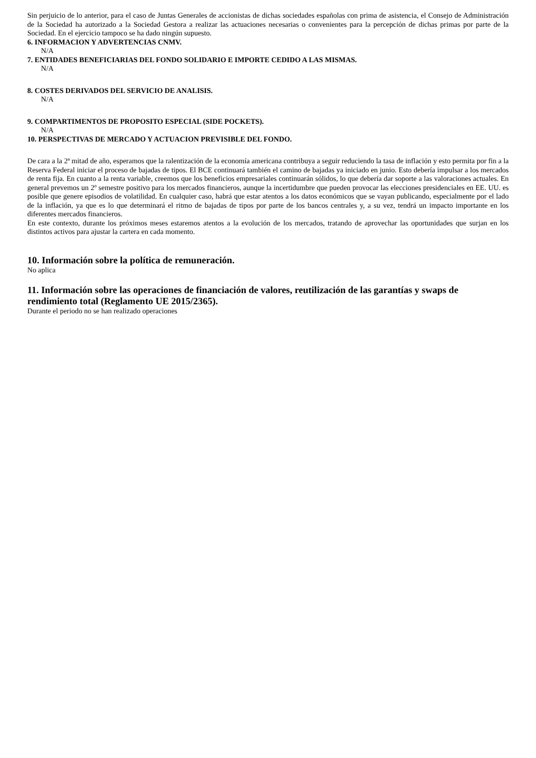Sin perjuicio de lo anterior, para el caso de Juntas Generales de accionistas de dichas sociedades españolas con prima de asistencia, el Consejo de Administración de la Sociedad ha autorizado a la Sociedad Gestora a realizar las actuaciones necesarias o convenientes para la percepción de dichas primas por parte de la Sociedad. En el ejercicio tampoco se ha dado ningún supuesto.
6. INFORMACION Y ADVERTENCIAS CNMV.
N/A
7. ENTIDADES BENEFICIARIAS DEL FONDO SOLIDARIO E IMPORTE CEDIDO A LAS MISMAS.
N/A
8. COSTES DERIVADOS DEL SERVICIO DE ANALISIS.
N/A
9. COMPARTIMENTOS DE PROPOSITO ESPECIAL (SIDE POCKETS).
N/A
10. PERSPECTIVAS DE MERCADO Y ACTUACION PREVISIBLE DEL FONDO.
De cara a la 2ª mitad de año, esperamos que la ralentización de la economía americana contribuya a seguir reduciendo la tasa de inflación y esto permita por fin a la Reserva Federal iniciar el proceso de bajadas de tipos. El BCE continuará también el camino de bajadas ya iniciado en junio. Esto debería impulsar a los mercados de renta fija. En cuanto a la renta variable, creemos que los beneficios empresariales continuarán sólidos, lo que debería dar soporte a las valoraciones actuales. En general prevemos un 2º semestre positivo para los mercados financieros, aunque la incertidumbre que pueden provocar las elecciones presidenciales en EE. UU. es posible que genere episodios de volatilidad. En cualquier caso, habrá que estar atentos a los datos económicos que se vayan publicando, especialmente por el lado de la inflación, ya que es lo que determinará el ritmo de bajadas de tipos por parte de los bancos centrales y, a su vez, tendrá un impacto importante en los diferentes mercados financieros.
En este contexto, durante los próximos meses estaremos atentos a la evolución de los mercados, tratando de aprovechar las oportunidades que surjan en los distintos activos para ajustar la cartera en cada momento.
10. Información sobre la política de remuneración.
No aplica
11. Información sobre las operaciones de financiación de valores, reutilización de las garantías y swaps de rendimiento total (Reglamento UE 2015/2365).
Durante el periodo no se han realizado operaciones